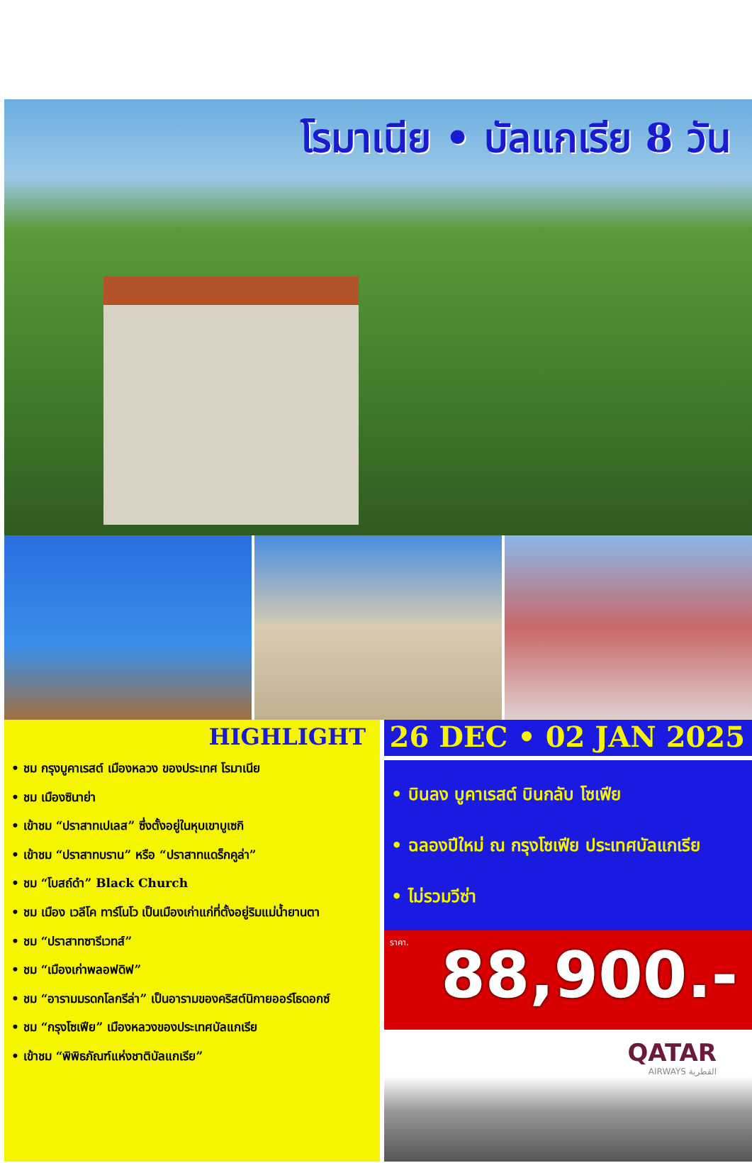โรมาเนีย • บัลแกเรีย 8 วัน
HIGHLIGHT
• ชม กรุงบูคาเรสต์ เมืองหลวง ของประเทศ โรมาเนีย
• ชม เมืองซินาย่า
• เข้าชม “ปราสาทเปเลส” ซึ่งตั้งอยู่ในหุบเขาบูเซกิ
• เข้าชม “ปราสาทบราน” หรือ “ปราสาทแดร็กคูล่า”
• ชม “โบสถ์ดำ” Black Church
• ชม เมือง เวลีโค ทาร์โนโว เป็นเมืองเก่าแก่ที่ตั้งอยู่ริมแม่น้ำยานตา
• ชม “ปราสาทซารีเวทส์”
• ชม “เมืองเก่าพลอฟดิฟ”
• ชม “อารามมรดกโลกรีล่า” เป็นอารามของคริสต์นิกายออร์โธดอกซ์
• ชม “กรุงโซเฟีย” เมืองหลวงของประเทศบัลแกเรีย
• เข้าชม “พิพิธภัณฑ์แห่งชาติบัลแกเรีย”
26 DEC • 02 JAN 2025
• บินลง บูคาเรสต์ บินกลับ โซเฟีย
• ฉลองปีใหม่ ณ กรุงโซเฟีย ประเทศบัลแกเรีย
• ไม่รวมวีซ่า
ราคา.
88,900.-
QATAR
AIRWAYS القطرية